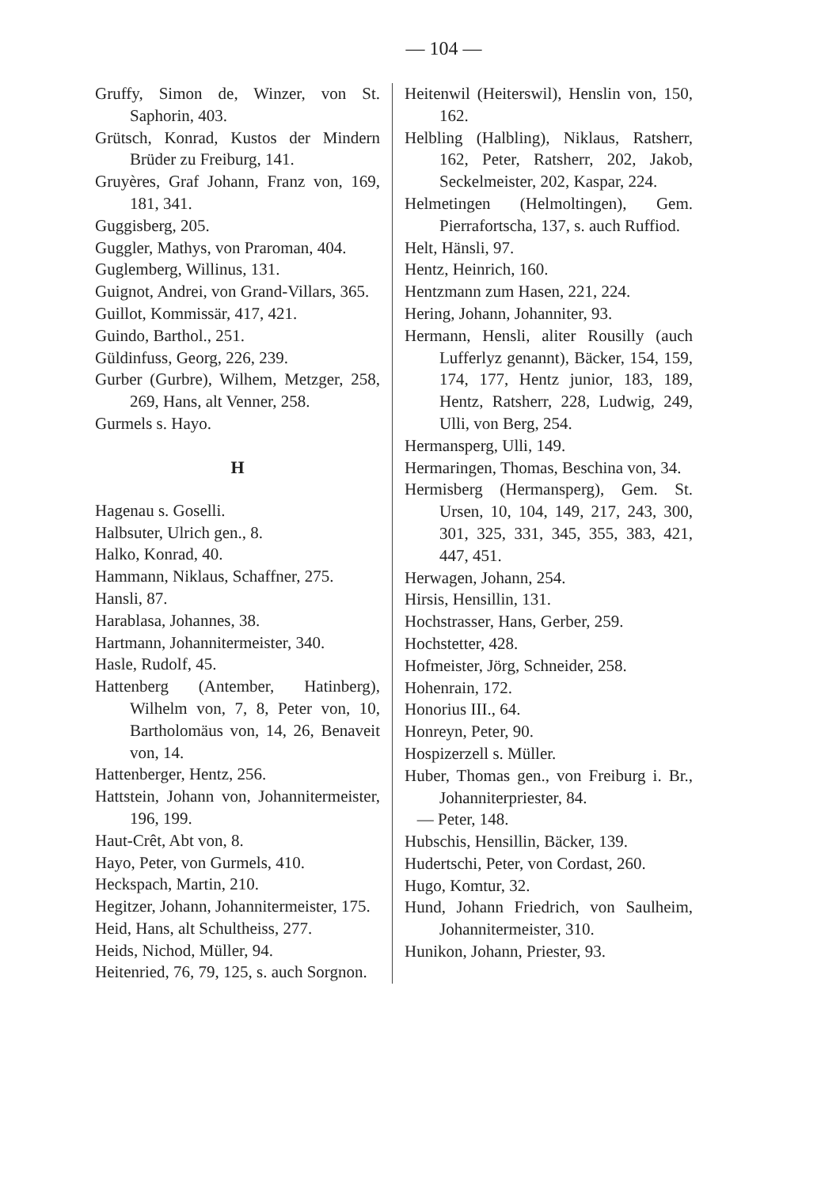— 104 —
Gruffy, Simon de, Winzer, von St. Saphorin, 403.
Grütsch, Konrad, Kustos der Mindern Brüder zu Freiburg, 141.
Gruyères, Graf Johann, Franz von, 169, 181, 341.
Guggisberg, 205.
Guggler, Mathys, von Praroman, 404.
Guglemberg, Willinus, 131.
Guignot, Andrei, von Grand-Villars, 365.
Guillot, Kommissär, 417, 421.
Guindo, Barthol., 251.
Güldinfuss, Georg, 226, 239.
Gurber (Gurbre), Wilhem, Metzger, 258, 269, Hans, alt Venner, 258.
Gurmels s. Hayo.
H
Hagenau s. Goselli.
Halbsuter, Ulrich gen., 8.
Halko, Konrad, 40.
Hammann, Niklaus, Schaffner, 275.
Hansli, 87.
Harablasa, Johannes, 38.
Hartmann, Johannitermeister, 340.
Hasle, Rudolf, 45.
Hattenberg (Antember, Hatinberg), Wilhelm von, 7, 8, Peter von, 10, Bartholomäus von, 14, 26, Benaveit von, 14.
Hattenberger, Hentz, 256.
Hattstein, Johann von, Johannitermeister, 196, 199.
Haut-Crêt, Abt von, 8.
Hayo, Peter, von Gurmels, 410.
Heckspach, Martin, 210.
Hegitzer, Johann, Johannitermeister, 175.
Heid, Hans, alt Schultheiss, 277.
Heids, Nichod, Müller, 94.
Heitenried, 76, 79, 125, s. auch Sorgnon.
Heitenwil (Heiterswil), Henslin von, 150, 162.
Helbling (Halbling), Niklaus, Ratsherr, 162, Peter, Ratsherr, 202, Jakob, Seckelmeister, 202, Kaspar, 224.
Helmetingen (Helmoltingen), Gem. Pierrafortscha, 137, s. auch Ruffiod.
Helt, Hänsli, 97.
Hentz, Heinrich, 160.
Hentzmann zum Hasen, 221, 224.
Hering, Johann, Johanniter, 93.
Hermann, Hensli, aliter Rousilly (auch Lufferlyz genannt), Bäcker, 154, 159, 174, 177, Hentz junior, 183, 189, Hentz, Ratsherr, 228, Ludwig, 249, Ulli, von Berg, 254.
Hermansperg, Ulli, 149.
Hermaringen, Thomas, Beschina von, 34.
Hermisberg (Hermansperg), Gem. St. Ursen, 10, 104, 149, 217, 243, 300, 301, 325, 331, 345, 355, 383, 421, 447, 451.
Herwagen, Johann, 254.
Hirsis, Hensillin, 131.
Hochstrasser, Hans, Gerber, 259.
Hochstetter, 428.
Hofmeister, Jörg, Schneider, 258.
Hohenrain, 172.
Honorius III., 64.
Honreyn, Peter, 90.
Hospizerzell s. Müller.
Huber, Thomas gen., von Freiburg i. Br., Johanniterpriester, 84.
— Peter, 148.
Hubschis, Hensillin, Bäcker, 139.
Hudertschi, Peter, von Cordast, 260.
Hugo, Komtur, 32.
Hund, Johann Friedrich, von Saulheim, Johannitermeister, 310.
Hunikon, Johann, Priester, 93.